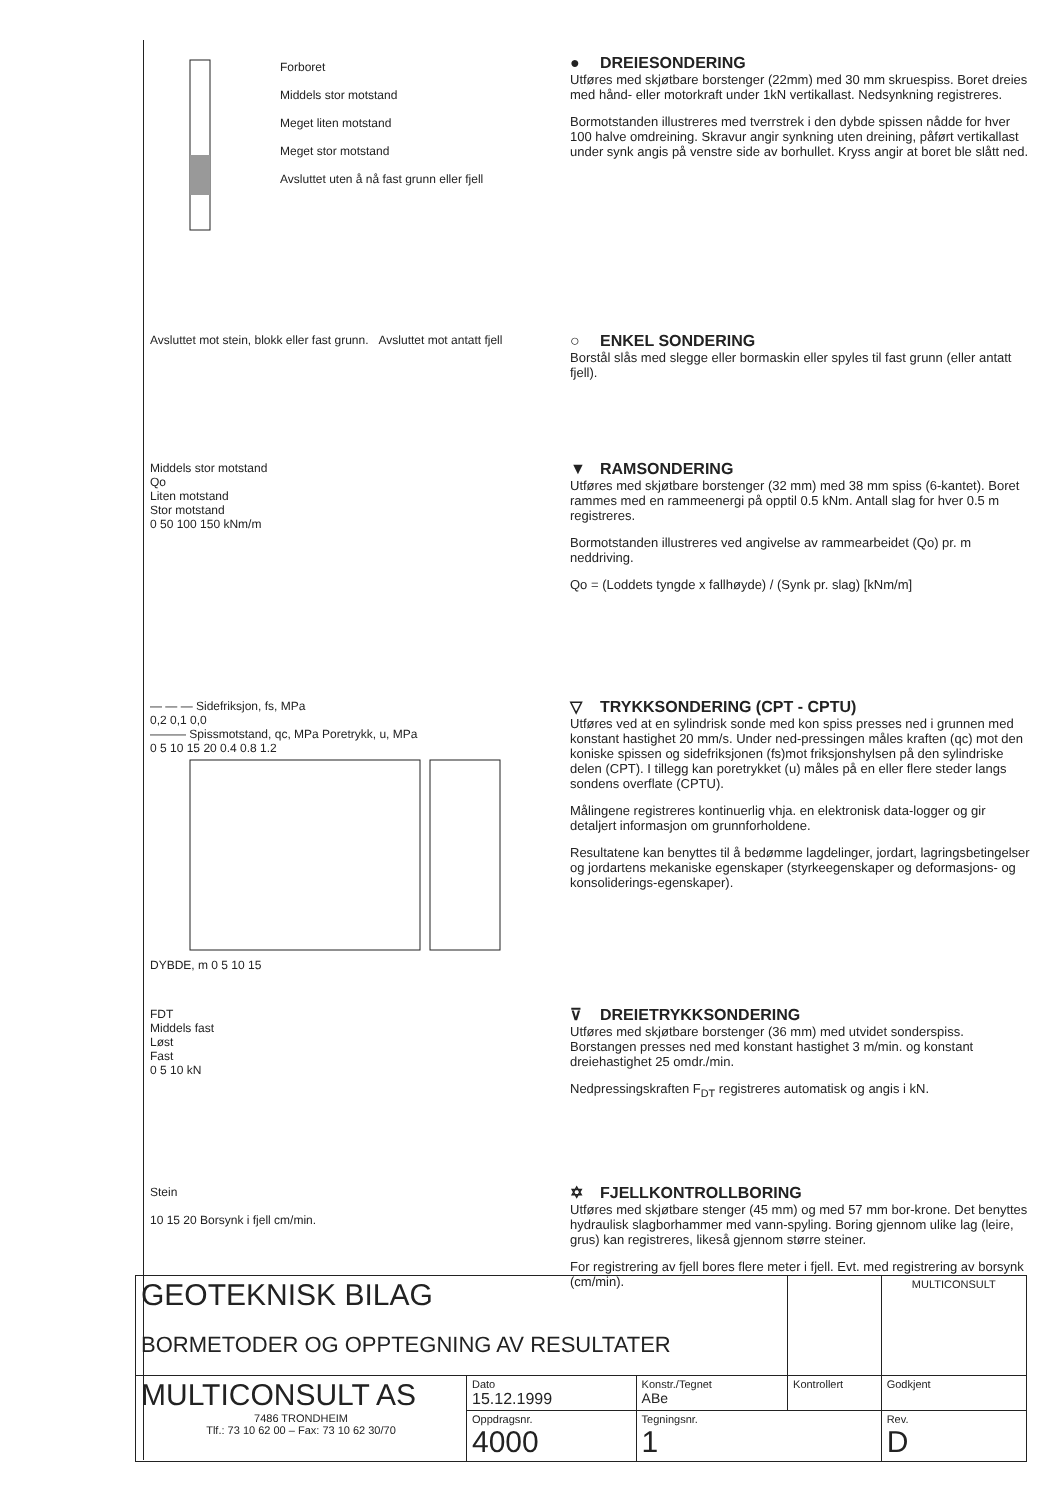Forboret
Middels stor motstand
Meget liten motstand
Meget stor motstand
Avsluttet uten å nå fast grunn eller fjell
● DREIESONDERING
Utføres med skjøtbare borstenger (22mm) med 30 mm skruespiss. Boret dreies med hånd- eller motorkraft under 1kN vertikallast. Nedsynkning registreres.
Bormotstanden illustreres med tverrstrek i den dybde spissen nådde for hver 100 halve omdreining. Skravur angir synkning uten dreining, påført vertikallast under synk angis på venstre side av borhullet. Kryss angir at boret ble slått ned.
Avsluttet mot stein, blokk eller fast grunn.
Avsluttet mot antatt fjell
○ ENKEL SONDERING
Borstål slås med slegge eller bormaskin eller spyles til fast grunn (eller antatt fjell).
Middels stor motstand
Qo
Liten motstand
Stor motstand
0 50 100 150 kNm/m
▼ RAMSONDERING
Utføres med skjøtbare borstenger (32 mm) med 38 mm spiss (6-kantet). Boret rammes med en rammeenergi på opptil 0.5 kNm. Antall slag for hver 0.5 m registreres.
Bormotstanden illustreres ved angivelse av rammearbeidet (Qo) pr. m neddriving.
Qo = (Loddets tyngde x fallhøyde) / (Synk pr. slag) [kNm/m]
— — — Sidefriksjon, fs, MPa
0,2 0,1 0,0
——— Spissmotstand, qc, MPa Poretrykk, u, MPa
0 5 10 15 20 0.4 0.8 1.2
DYBDE, m 0 5 10 15
▽ TRYKKSONDERING (CPT - CPTU)
Utføres ved at en sylindrisk sonde med kon spiss presses ned i grunnen med konstant hastighet 20 mm/s. Under ned-pressingen måles kraften (qc) mot den koniske spissen og sidefriksjonen (fs)mot friksjonshylsen på den sylindriske delen (CPT). I tillegg kan poretrykket (u) måles på en eller flere steder langs sondens overflate (CPTU).
Målingene registreres kontinuerlig vhja. en elektronisk data-logger og gir detaljert informasjon om grunnforholdene.
Resultatene kan benyttes til å bedømme lagdelinger, jordart, lagringsbetingelser og jordartens mekaniske egenskaper (styrkeegenskaper og deformasjons- og konsoliderings-egenskaper).
FDT
Middels fast
Løst
Fast
0 5 10 kN
⊽ DREIETRYKKSONDERING
Utføres med skjøtbare borstenger (36 mm) med utvidet sonderspiss. Borstangen presses ned med konstant hastighet 3 m/min. og konstant dreiehastighet 25 omdr./min.
Nedpressingskraften F<sub>DT</sub> registreres automatisk og angis i kN.
Stein
10 15 20 Borsynk i fjell cm/min.
✡ FJELLKONTROLLBORING
Utføres med skjøtbare stenger (45 mm) og med 57 mm bor-krone. Det benyttes hydraulisk slagborhammer med vann-spyling. Boring gjennom ulike lag (leire, grus) kan registreres, likeså gjennom større steiner.
For registrering av fjell bores flere meter i fjell. Evt. med registrering av borsynk (cm/min).
| GEOTEKNISK BILAG BORMETODER OG OPPTEGNING AV RESULTATER | | | | MULTICONSULT |
| MULTICONSULT AS 7486 TRONDHEIM Tlf.: 73 10 62 00 – Fax: 73 10 62 30/70 | Dato 15.12.1999 | Konstr./Tegnet ABe | Kontrollert | Godkjent |
| | Oppdragsnr. 4000 | Tegningsnr. 1 | | Rev. D |